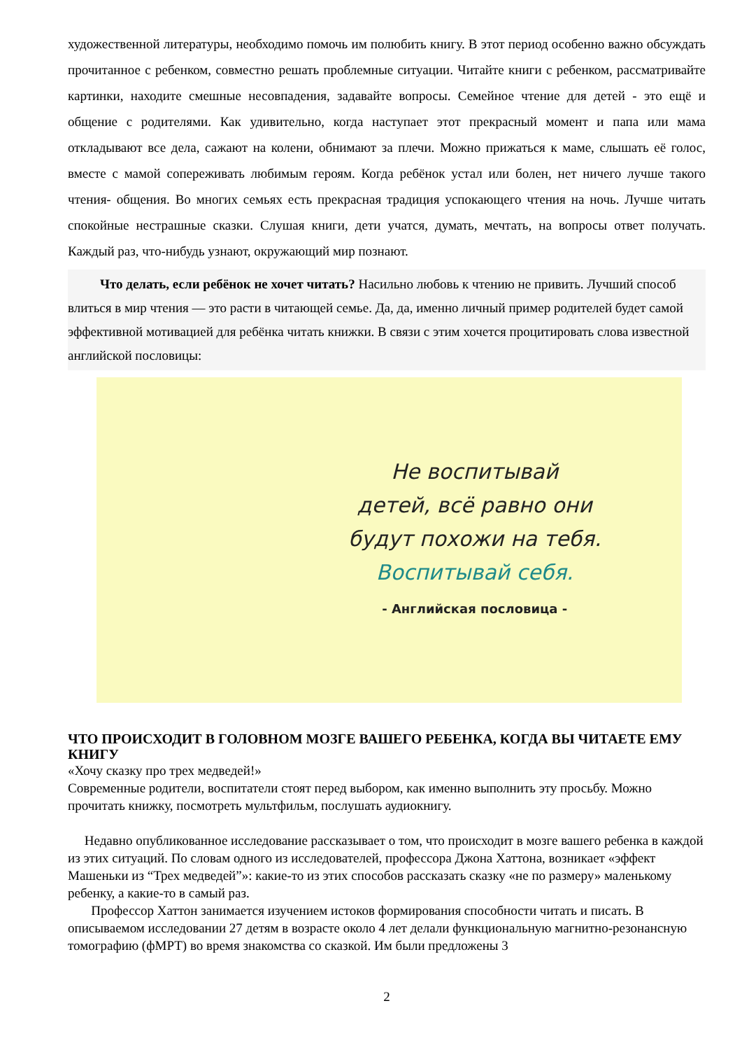художественной литературы, необходимо помочь им полюбить книгу. В этот период особенно важно обсуждать прочитанное с ребенком, совместно решать проблемные ситуации. Читайте книги с ребенком, рассматривайте картинки, находите смешные несовпадения, задавайте вопросы. Семейное чтение для детей - это ещё и общение с родителями. Как удивительно, когда наступает этот прекрасный момент и папа или мама откладывают все дела, сажают на колени, обнимают за плечи. Можно прижаться к маме, слышать её голос, вместе с мамой сопереживать любимым героям. Когда ребёнок устал или болен, нет ничего лучше такого чтения- общения. Во многих семьях есть прекрасная традиция успокающего чтения на ночь. Лучше читать спокойные нестрашные сказки. Слушая книги, дети учатся, думать, мечтать, на вопросы ответ получать. Каждый раз, что-нибудь узнают, окружающий мир познают.
Что делать, если ребёнок не хочет читать? Насильно любовь к чтению не привить. Лучший способ влиться в мир чтения — это расти в читающей семье. Да, да, именно личный пример родителей будет самой эффективной мотивацией для ребёнка читать книжки. В связи с этим хочется процитировать слова известной английской пословицы:
Не воспитывай
детей, всё равно они
будут похожи на тебя.
Воспитывай себя.
- Английская пословица -
ЧТО ПРОИСХОДИТ В ГОЛОВНОМ МОЗГЕ ВАШЕГО РЕБЕНКА, КОГДА ВЫ ЧИТАЕТЕ ЕМУ КНИГУ
«Хочу сказку про трех медведей!»
Современные родители, воспитатели стоят перед выбором, как именно выполнить эту просьбу. Можно прочитать книжку, посмотреть мультфильм, послушать аудиокнигу.
Недавно опубликованное исследование рассказывает о том, что происходит в мозге вашего ребенка в каждой из этих ситуаций. По словам одного из исследователей, профессора Джона Хаттона, возникает «эффект Машеньки из “Трех медведей”»: какие-то из этих способов рассказать сказку «не по размеру» маленькому ребенку, а какие-то в самый раз.
Профессор Хаттон занимается изучением истоков формирования способности читать и писать. В описываемом исследовании 27 детям в возрасте около 4 лет делали функциональную магнитно-резонансную томографию (фМРТ) во время знакомства со сказкой. Им были предложены 3
2